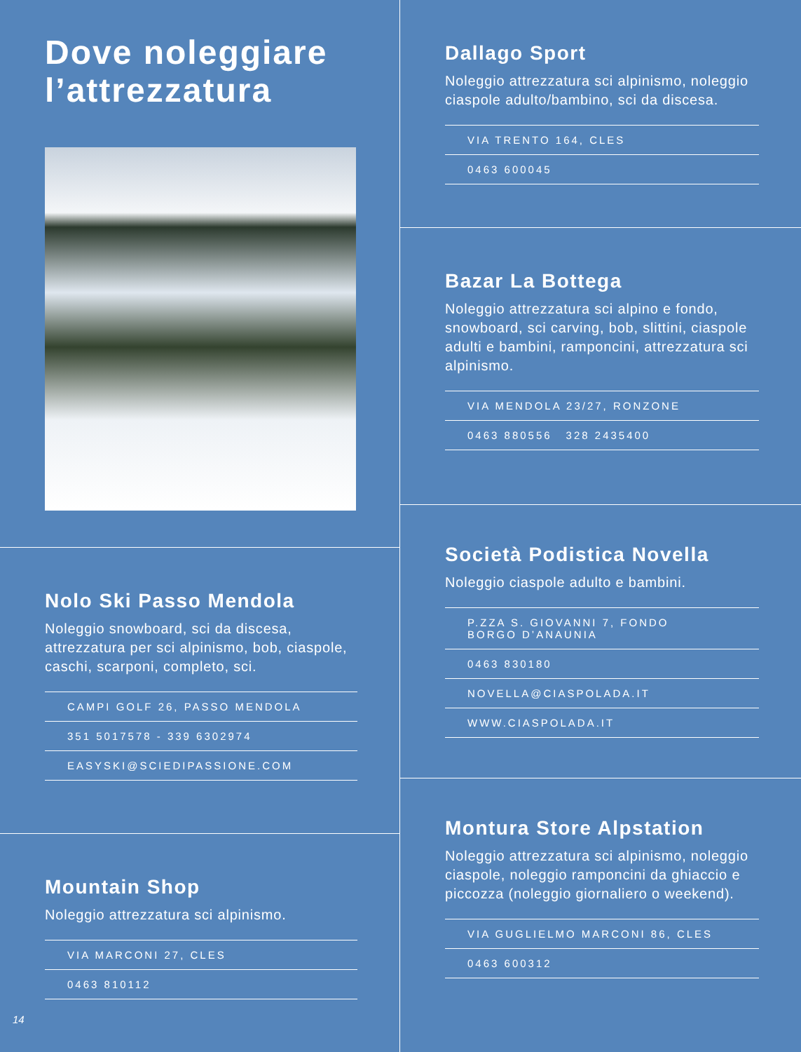Dove noleggiare l’attrezzatura
Nolo Ski Passo Mendola
Noleggio snowboard, sci da discesa, attrezzatura per sci alpinismo, bob, ciaspole, caschi, scarponi, completo, sci.
CAMPI GOLF 26, PASSO MENDOLA
351 5017578 - 339 6302974
EASYSKI@SCIEDIPASSIONE.COM
Mountain Shop
Noleggio attrezzatura sci alpinismo.
VIA MARCONI 27, CLES
0463 810112
14
Dallago Sport
Noleggio attrezzatura sci alpinismo, noleggio ciaspole adulto/bambino, sci da discesa.
VIA TRENTO 164, CLES
0463 600045
Bazar La Bottega
Noleggio attrezzatura sci alpino e fondo, snowboard, sci carving, bob, slittini, ciaspole adulti e bambini, ramponcini, attrezzatura sci alpinismo.
VIA MENDOLA 23/27, RONZONE
0463 880556 328 2435400
Società Podistica Novella
Noleggio ciaspole adulto e bambini.
P.ZZA S. GIOVANNI 7, FONDO
BORGO D’ANAUNIA
0463 830180
NOVELLA@CIASPOLADA.IT
WWW.CIASPOLADA.IT
Montura Store Alpstation
Noleggio attrezzatura sci alpinismo, noleggio ciaspole, noleggio ramponcini da ghiaccio e piccozza (noleggio giornaliero o weekend).
VIA GUGLIELMO MARCONI 86, CLES
0463 600312